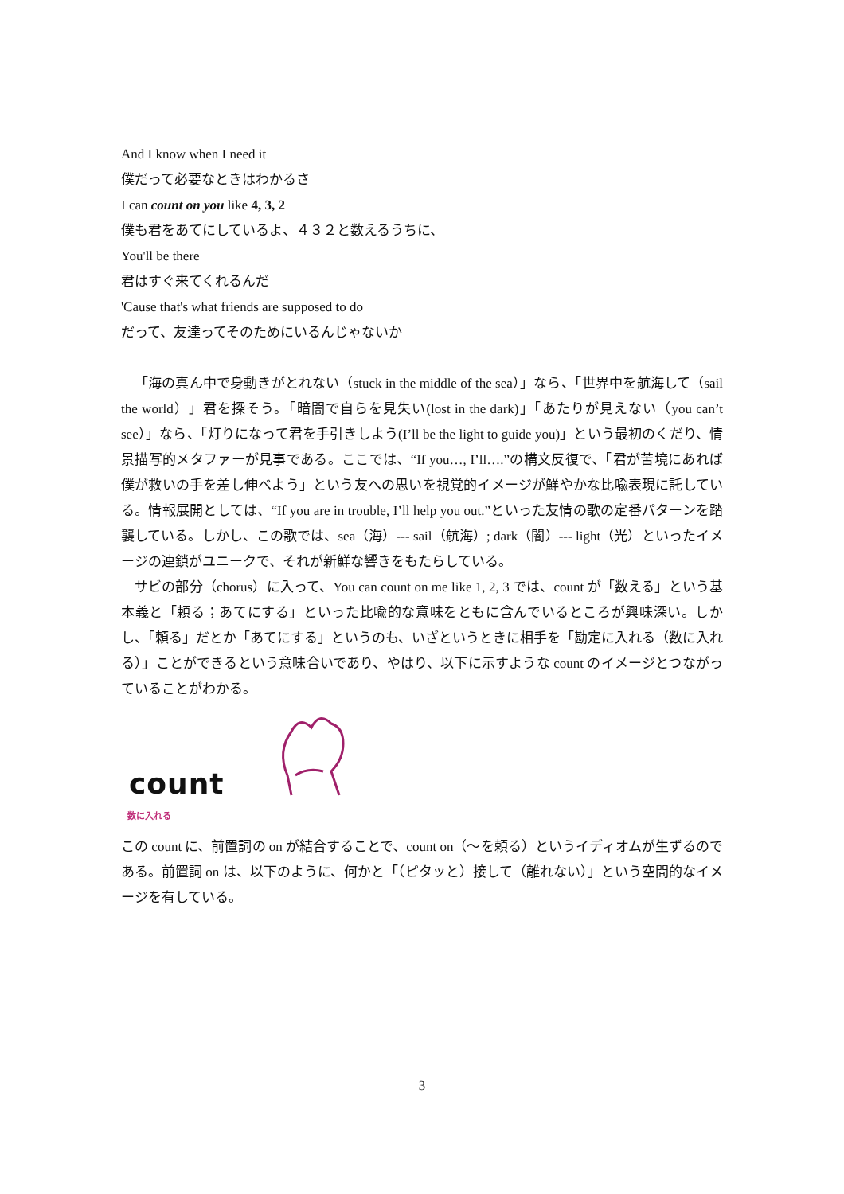And I know when I need it
僕だって必要なときはわかるさ
I can count on you like 4, 3, 2
僕も君をあてにしているよ、４３２と数えるうちに、
You'll be there
君はすぐ来てくれるんだ
'Cause that's what friends are supposed to do
だって、友達ってそのためにいるんじゃないか
「海の真ん中で身動きがとれない（stuck in the middle of the sea）」なら、「世界中を航海して（sail the world）」君を探そう。「暗闇で自らを見失い(lost in the dark)」「あたりが見えない（you can’t see）」なら、「灯りになって君を手引きしよう(I’ll be the light to guide you)」という最初のくだり、情景描写的メタファーが見事である。ここでは、“If you…, I’ll….”の構文反復で、「君が苦境にあれば僕が救いの手を差し伸べよう」という友への思いを視覚的イメージが鮮やかな比喩表現に託している。情報展開としては、“If you are in trouble, I’ll help you out.”といった友情の歌の定番パターンを踏襲している。しかし、この歌では、sea（海）--- sail（航海）; dark（闇）--- light（光）といったイメージの連鎖がユニークで、それが新鮮な響きをもたらしている。
サビの部分（chorus）に入って、You can count on me like 1, 2, 3 では、count が「数える」という基本義と「頼る；あてにする」といった比喩的な意味をともに含んでいるところが興味深い。しかし、「頼る」だとか「あてにする」というのも、いざというときに相手を「勘定に入れる（数に入れる）」ことができるという意味合いであり、やはり、以下に示すような count のイメージとつながっていることがわかる。
count
数に入れる
この count に、前置詞の on が結合することで、count on（〜を頼る）というイディオムが生ずるのである。前置詞 on は、以下のように、何かと「（ピタッと）接して（離れない）」という空間的なイメージを有している。
3